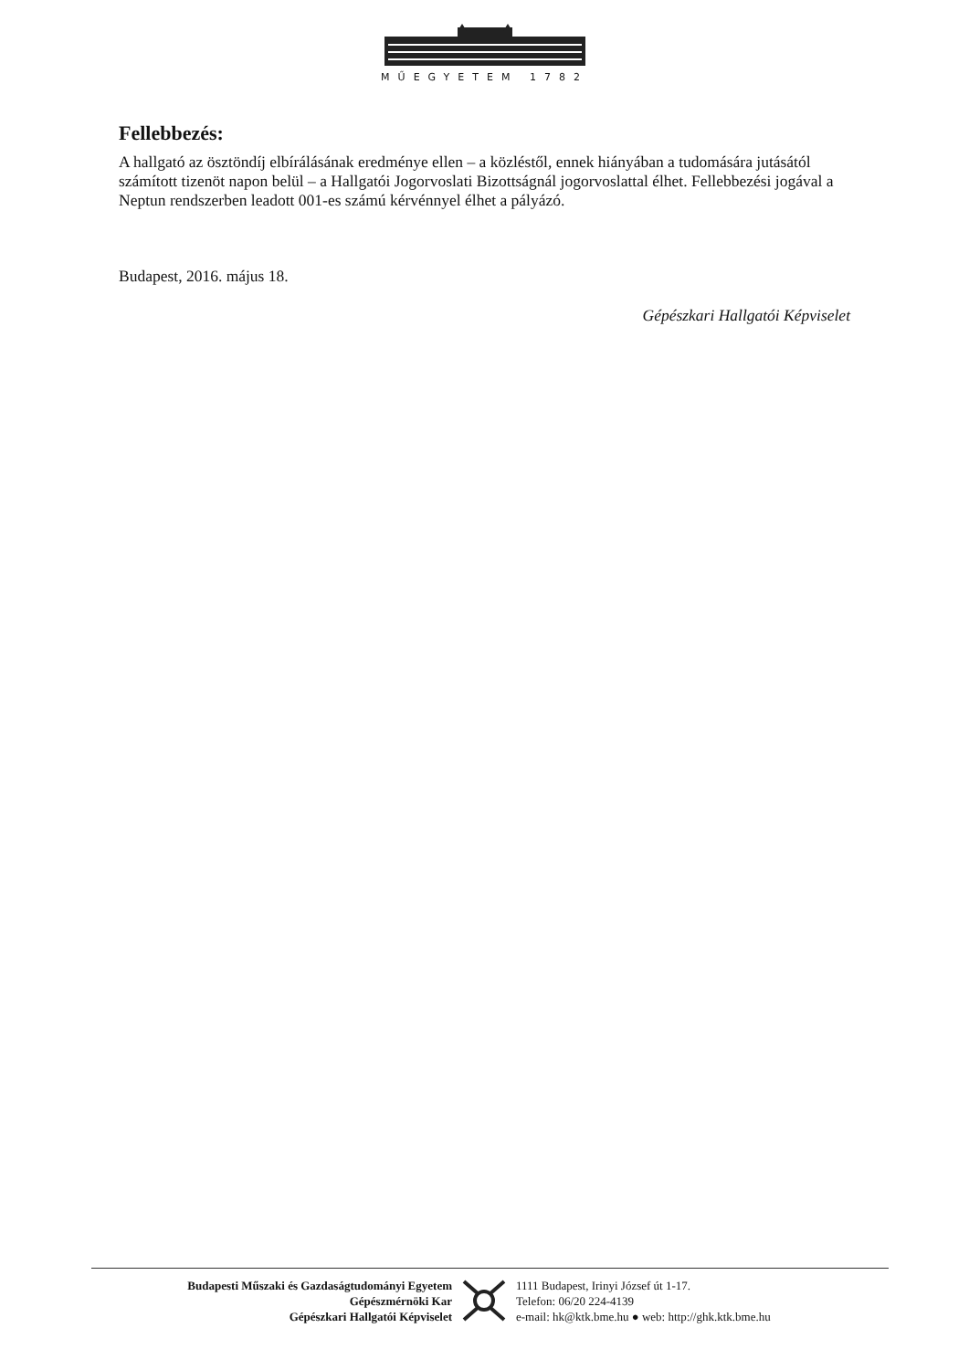MŰEGYETEM 1782
Fellebbezés:
A hallgató az ösztöndíj elbírálásának eredménye ellen – a közléstől, ennek hiányában a tudomására jutásától számított tizenöt napon belül – a Hallgatói Jogorvoslati Bizottságnál jogorvoslattal élhet. Fellebbezési jogával a Neptun rendszerben leadott 001-es számú kérvénnyel élhet a pályázó.
Budapest, 2016. május 18.
Gépészkari Hallgatói Képviselet
Budapesti Műszaki és Gazdaságtudományi Egyetem
Gépészmérnöki Kar
Gépészkari Hallgatói Képviselet
1111 Budapest, Irinyi József út 1-17.
Telefon: 06/20 224-4139
e-mail: hk@ktk.bme.hu ● web: http://ghk.ktk.bme.hu